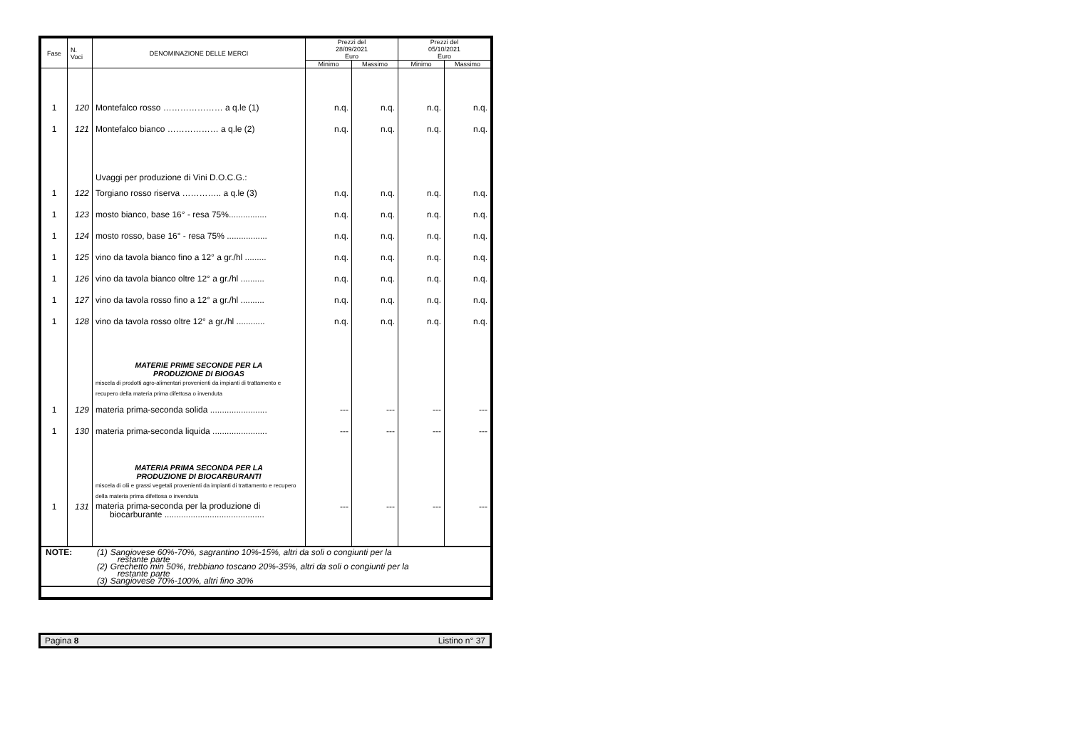| Fase | N. Voci | DENOMINAZIONE DELLE MERCI | Prezzi del 28/09/2021 Euro | | Prezzi del 05/10/2021 Euro | |
| --- | --- | --- | --- | --- | --- | --- |
| | | | Minimo | Massimo | Minimo | Massimo |
| 1 | 120 | Montefalco rosso ………………… a q.le (1) | n.q. | n.q. | n.q. | n.q. |
| 1 | 121 | Montefalco bianco ……………… a q.le (2) | n.q. | n.q. | n.q. | n.q. |
| | | Uvaggi per produzione di Vini D.O.C.G.: | | | | |
| 1 | 122 | Torgiano rosso riserva ………….. a q.le (3) | n.q. | n.q. | n.q. | n.q. |
| 1 | 123 | mosto bianco, base 16° - resa 75%................ | n.q. | n.q. | n.q. | n.q. |
| 1 | 124 | mosto rosso, base 16° - resa 75% ................. | n.q. | n.q. | n.q. | n.q. |
| 1 | 125 | vino da tavola bianco fino a 12° a gr./hl ......... | n.q. | n.q. | n.q. | n.q. |
| 1 | 126 | vino da tavola bianco oltre 12° a gr./hl .......... | n.q. | n.q. | n.q. | n.q. |
| 1 | 127 | vino da tavola rosso fino a 12° a gr./hl .......... | n.q. | n.q. | n.q. | n.q. |
| 1 | 128 | vino da tavola rosso oltre 12° a gr./hl ............ | n.q. | n.q. | n.q. | n.q. |
| | | MATERIE PRIME SECONDE PER LA PRODUZIONE DI BIOGAS miscela di prodotti agro-alimentari provenienti da impianti di trattamento e recupero della materia prima difettosa o invenduta | | | | |
| 1 | 129 | materia prima-seconda solida ........................ | --- | --- | --- | --- |
| 1 | 130 | materia prima-seconda liquida ....................... | --- | --- | --- | --- |
| | | MATERIA PRIMA SECONDA PER LA PRODUZIONE DI BIOCARBURANTI miscela di olii e grassi vegetali provenienti da impianti di trattamento e recupero della materia prima difettosa o invenduta | | | | |
| 1 | 131 | materia prima-seconda per la produzione di biocarburante .......................................... | --- | --- | --- | --- |
| NOTE: | (1) | Sangiovese 60%-70%, sagrantino 10%-15%, altri da soli o congiunti per la restante parte |
| | (2) | Grechetto min 50%, trebbiano toscano 20%-35%, altri da soli o congiunti per la restante parte |
| | (3) | Sangiovese 70%-100%, altri fino 30% |
Pagina 8 Listino n° 37